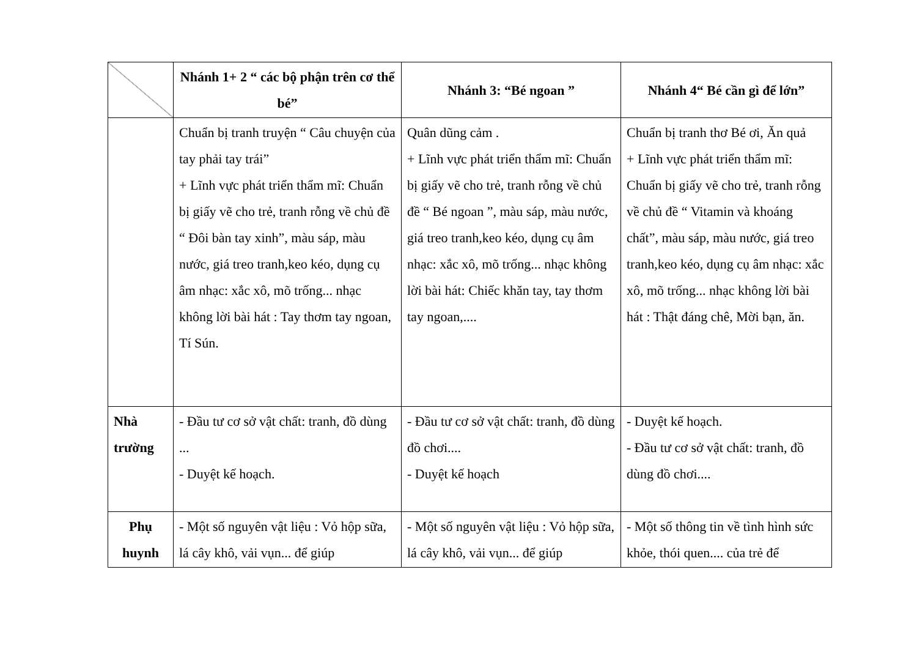| | Nhánh 1+ 2 “ các bộ phận trên cơ thể bé” | Nhánh 3: “Bé ngoan ” | Nhánh 4“ Bé cần gì để lớn” |
| --- | --- | --- | --- |
| | Chuẩn bị tranh truyện “ Câu chuyện của tay phải tay trái” + Lĩnh vực phát triển thẩm mĩ: Chuẩn bị giấy vẽ cho trẻ, tranh rỗng về chủ đề “ Đôi bàn tay xinh”, màu sáp, màu nước, giá treo tranh,keo kéo, dụng cụ âm nhạc: xắc xô, mõ trống... nhạc không lời bài hát : Tay thơm tay ngoan, Tí Sún. | Quân dũng cảm . + Lĩnh vực phát triển thẩm mĩ: Chuẩn bị giấy vẽ cho trẻ, tranh rỗng về chủ đề “ Bé ngoan ”, màu sáp, màu nước, giá treo tranh,keo kéo, dụng cụ âm nhạc: xắc xô, mõ trống... nhạc không lời bài hát: Chiếc khăn tay, tay thơm tay ngoan,.... | Chuẩn bị tranh thơ Bé ơi, Ăn quả + Lĩnh vực phát triển thẩm mĩ: Chuẩn bị giấy vẽ cho trẻ, tranh rỗng về chủ đề “ Vitamin và khoáng chất”, màu sáp, màu nước, giá treo tranh,keo kéo, dụng cụ âm nhạc: xắc xô, mõ trống... nhạc không lời bài hát : Thật đáng chê, Mời bạn, ăn. |
| Nhà trường | - Đầu tư cơ sở vật chất: tranh, đồ dùng ... - Duyệt kế hoạch. | - Đầu tư cơ sở vật chất: tranh, đồ dùng đồ chơi.... - Duyệt kế hoạch | - Duyệt kế hoạch. - Đầu tư cơ sở vật chất: tranh, đồ dùng đồ chơi.... |
| Phụ huynh | - Một số nguyên vật liệu : Vỏ hộp sữa, lá cây khô, vải vụn... để giúp | - Một số nguyên vật liệu : Vỏ hộp sữa, lá cây khô, vải vụn... để giúp | - Một số thông tin về tình hình sức khỏe, thói quen.... của trẻ để |